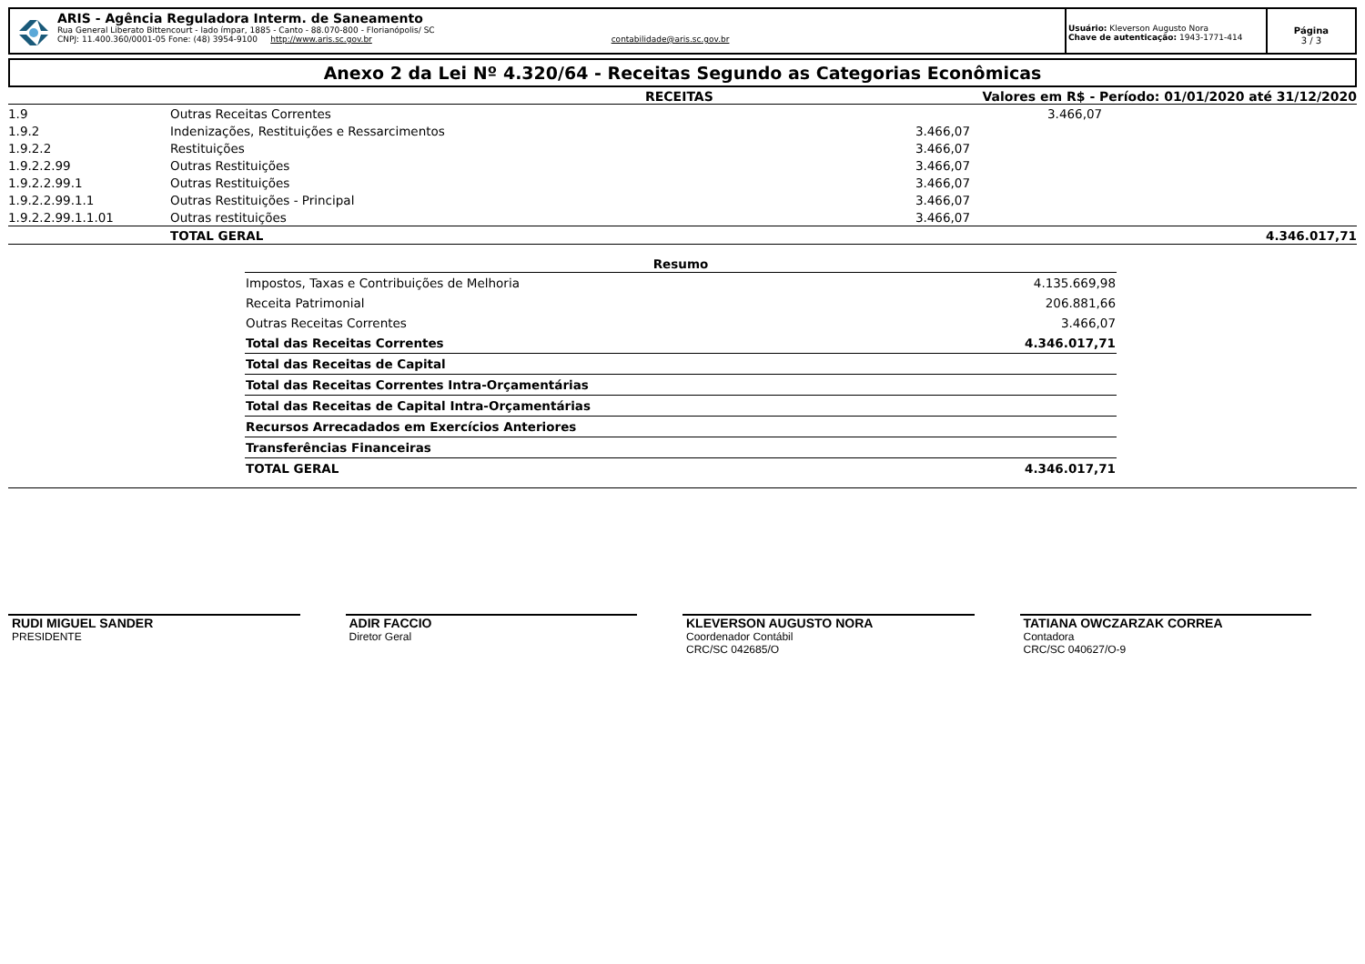ARIS - Agência Reguladora Interm. de Saneamento
Rua General Liberato Bittencourt - lado ímpar, 1885 - Canto - 88.070-800 - Florianópolis/ SC
CNPJ: 11.400.360/0001-05 Fone: (48) 3954-9100 http://www.aris.sc.gov.br contabilidade@aris.sc.gov.br
Usuário: Kleverson Augusto Nora
Chave de autenticação: 1943-1771-414
Página
3 / 3
Anexo 2 da Lei Nº 4.320/64 - Receitas Segundo as Categorias Econômicas
RECEITAS Valores em R$ - Período: 01/01/2020 até 31/12/2020
| 1.9 | Outras Receitas Correntes | | 3.466,07 |
| 1.9.2 | Indenizações, Restituições e Ressarcimentos | 3.466,07 | |
| 1.9.2.2 | Restituições | 3.466,07 | |
| 1.9.2.2.99 | Outras Restituições | 3.466,07 | |
| 1.9.2.2.99.1 | Outras Restituições | 3.466,07 | |
| 1.9.2.2.99.1.1 | Outras Restituições - Principal | 3.466,07 | |
| 1.9.2.2.99.1.1.01 | Outras restituições | 3.466,07 | |
| | TOTAL GERAL | | 4.346.017,71 |
| Resumo | |
| --- | --- |
| Impostos, Taxas e Contribuições de Melhoria | 4.135.669,98 |
| Receita Patrimonial | 206.881,66 |
| Outras Receitas Correntes | 3.466,07 |
| Total das Receitas Correntes | 4.346.017,71 |
| Total das Receitas de Capital | |
| Total das Receitas Correntes Intra-Orçamentárias | |
| Total das Receitas de Capital Intra-Orçamentárias | |
| Recursos Arrecadados em Exercícios Anteriores | |
| Transferências Financeiras | |
| TOTAL GERAL | 4.346.017,71 |
RUDI MIGUEL SANDER
PRESIDENTE
ADIR FACCIO
Diretor Geral
KLEVERSON AUGUSTO NORA
Coordenador Contábil
CRC/SC 042685/O
TATIANA OWCZARZAK CORREA
Contadora
CRC/SC 040627/O-9